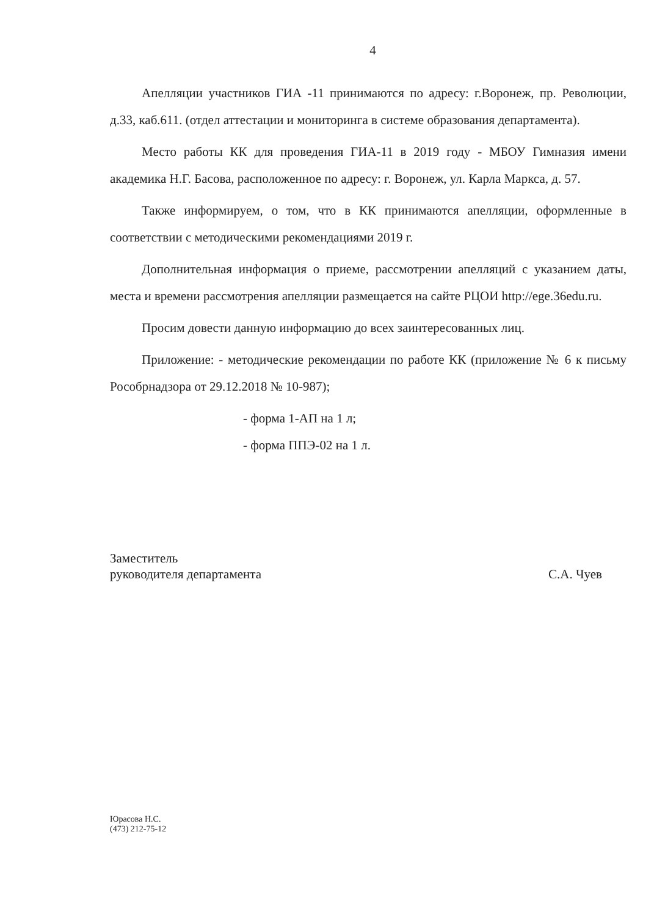4
Апелляции участников ГИА -11 принимаются по адресу: г.Воронеж, пр. Революции, д.33, каб.611. (отдел аттестации и мониторинга в системе образования департамента).
Место работы КК для проведения ГИА-11 в 2019 году - МБОУ Гимназия имени академика Н.Г. Басова, расположенное по адресу: г. Воронеж, ул. Карла Маркса, д. 57.
Также информируем, о том, что в КК принимаются апелляции, оформленные в соответствии с методическими рекомендациями 2019 г.
Дополнительная информация о приеме, рассмотрении апелляций с указанием даты, места и времени рассмотрения апелляции размещается на сайте РЦОИ http://ege.36edu.ru.
Просим довести данную информацию до всех заинтересованных лиц.
Приложение: - методические рекомендации по работе КК (приложение № 6 к письму Рособрнадзора от 29.12.2018 № 10-987);
- форма 1-АП на 1 л;
- форма ППЭ-02 на 1 л.
Заместитель
руководителя департамента
С.А. Чуев
Юрасова Н.С.
(473) 212-75-12